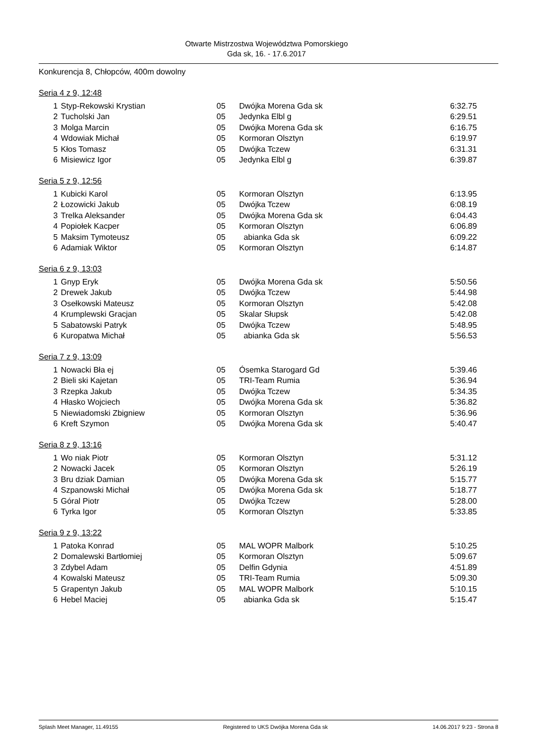Otwarte Mistrzostwa Województwa Pomorskiego
Gda sk, 16. - 17.6.2017
Konkurencja 8, Chłopców, 400m dowolny
Seria 4 z 9, 12:48
| 1 | Styp-Rekowski Krystian | 05 | Dwójka Morena Gda sk | 6:32.75 |
| 2 | Tucholski Jan | 05 | Jedynka Elbl g | 6:29.51 |
| 3 | Molga Marcin | 05 | Dwójka Morena Gda sk | 6:16.75 |
| 4 | Wdowiak Michał | 05 | Kormoran Olsztyn | 6:19.97 |
| 5 | Kłos Tomasz | 05 | Dwójka Tczew | 6:31.31 |
| 6 | Misiewicz Igor | 05 | Jedynka Elbl g | 6:39.87 |
Seria 5 z 9, 12:56
| 1 | Kubicki Karol | 05 | Kormoran Olsztyn | 6:13.95 |
| 2 | Łozowicki Jakub | 05 | Dwójka Tczew | 6:08.19 |
| 3 | Trelka Aleksander | 05 | Dwójka Morena Gda sk | 6:04.43 |
| 4 | Popiołek Kacper | 05 | Kormoran Olsztyn | 6:06.89 |
| 5 | Maksim Tymoteusz | 05 | abianka Gda sk | 6:09.22 |
| 6 | Adamiak Wiktor | 05 | Kormoran Olsztyn | 6:14.87 |
Seria 6 z 9, 13:03
| 1 | Gnyp Eryk | 05 | Dwójka Morena Gda sk | 5:50.56 |
| 2 | Drewek Jakub | 05 | Dwójka Tczew | 5:44.98 |
| 3 | Osełkowski Mateusz | 05 | Kormoran Olsztyn | 5:42.08 |
| 4 | Krumplewski Gracjan | 05 | Skalar Słupsk | 5:42.08 |
| 5 | Sabatowski Patryk | 05 | Dwójka Tczew | 5:48.95 |
| 6 | Kuropatwa Michał | 05 | abianka Gda sk | 5:56.53 |
Seria 7 z 9, 13:09
| 1 | Nowacki Bła ej | 05 | Ósemka Starogard Gd | 5:39.46 |
| 2 | Bieli ski Kajetan | 05 | TRI-Team Rumia | 5:36.94 |
| 3 | Rzepka Jakub | 05 | Dwójka Tczew | 5:34.35 |
| 4 | Hłasko Wojciech | 05 | Dwójka Morena Gda sk | 5:36.82 |
| 5 | Niewiadomski Zbigniew | 05 | Kormoran Olsztyn | 5:36.96 |
| 6 | Kreft Szymon | 05 | Dwójka Morena Gda sk | 5:40.47 |
Seria 8 z 9, 13:16
| 1 | Wo niak Piotr | 05 | Kormoran Olsztyn | 5:31.12 |
| 2 | Nowacki Jacek | 05 | Kormoran Olsztyn | 5:26.19 |
| 3 | Bru dziak Damian | 05 | Dwójka Morena Gda sk | 5:15.77 |
| 4 | Szpanowski Michał | 05 | Dwójka Morena Gda sk | 5:18.77 |
| 5 | Góral Piotr | 05 | Dwójka Tczew | 5:28.00 |
| 6 | Tyrka Igor | 05 | Kormoran Olsztyn | 5:33.85 |
Seria 9 z 9, 13:22
| 1 | Patoka Konrad | 05 | MAL WOPR Malbork | 5:10.25 |
| 2 | Domalewski Bartłomiej | 05 | Kormoran Olsztyn | 5:09.67 |
| 3 | Zdybel Adam | 05 | Delfin Gdynia | 4:51.89 |
| 4 | Kowalski Mateusz | 05 | TRI-Team Rumia | 5:09.30 |
| 5 | Grapentyn Jakub | 05 | MAL WOPR Malbork | 5:10.15 |
| 6 | Hebel Maciej | 05 | abianka Gda sk | 5:15.47 |
Splash Meet Manager, 11.49155 Registered to UKS Dwójka Morena Gda sk 14.06.2017 9:23 - Strona 8